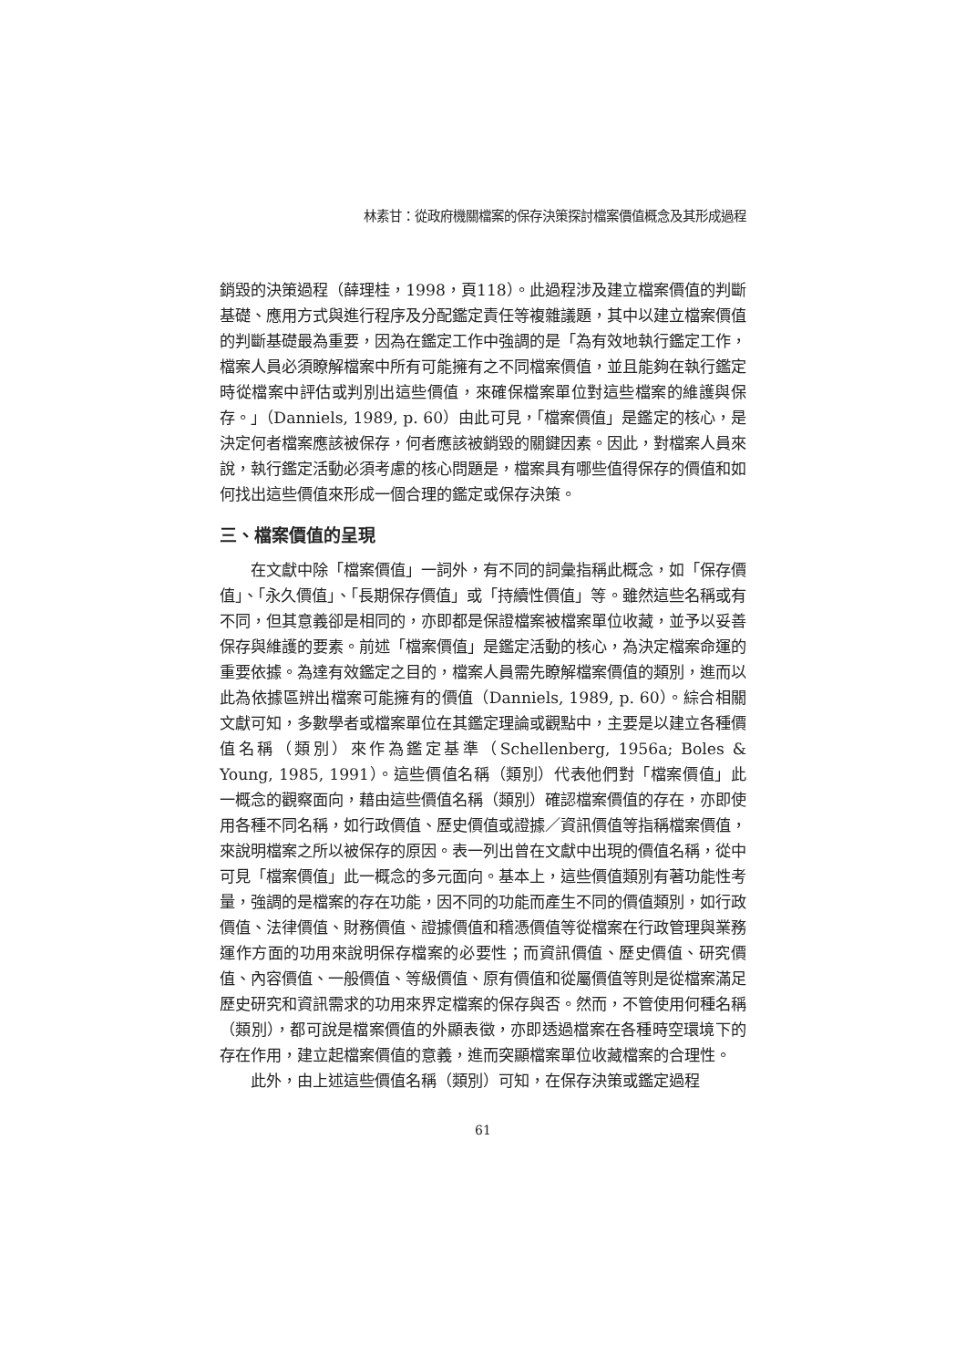林素甘：從政府機關檔案的保存決策探討檔案價值概念及其形成過程
銷毀的決策過程（薛理桂，1998，頁118）。此過程涉及建立檔案價值的判斷基礎、應用方式與進行程序及分配鑑定責任等複雜議題，其中以建立檔案價值的判斷基礎最為重要，因為在鑑定工作中強調的是「為有效地執行鑑定工作，檔案人員必須瞭解檔案中所有可能擁有之不同檔案價值，並且能夠在執行鑑定時從檔案中評估或判別出這些價值，來確保檔案單位對這些檔案的維護與保存。」（Danniels, 1989, p. 60）由此可見，「檔案價值」是鑑定的核心，是決定何者檔案應該被保存，何者應該被銷毀的關鍵因素。因此，對檔案人員來說，執行鑑定活動必須考慮的核心問題是，檔案具有哪些值得保存的價值和如何找出這些價值來形成一個合理的鑑定或保存決策。
三、檔案價值的呈現
在文獻中除「檔案價值」一詞外，有不同的詞彙指稱此概念，如「保存價值」、「永久價值」、「長期保存價值」或「持續性價值」等。雖然這些名稱或有不同，但其意義卻是相同的，亦即都是保證檔案被檔案單位收藏，並予以妥善保存與維護的要素。前述「檔案價值」是鑑定活動的核心，為決定檔案命運的重要依據。為達有效鑑定之目的，檔案人員需先瞭解檔案價值的類別，進而以此為依據區辨出檔案可能擁有的價值（Danniels, 1989, p. 60）。綜合相關文獻可知，多數學者或檔案單位在其鑑定理論或觀點中，主要是以建立各種價值名稱（類別）來作為鑑定基準（Schellenberg, 1956a; Boles & Young, 1985, 1991）。這些價值名稱（類別）代表他們對「檔案價值」此一概念的觀察面向，藉由這些價值名稱（類別）確認檔案價值的存在，亦即使用各種不同名稱，如行政價值、歷史價值或證據／資訊價值等指稱檔案價值，來說明檔案之所以被保存的原因。表一列出曾在文獻中出現的價值名稱，從中可見「檔案價值」此一概念的多元面向。基本上，這些價值類別有著功能性考量，強調的是檔案的存在功能，因不同的功能而產生不同的價值類別，如行政價值、法律價值、財務價值、證據價值和稽憑價值等從檔案在行政管理與業務運作方面的功用來說明保存檔案的必要性；而資訊價值、歷史價值、研究價值、內容價值、一般價值、等級價值、原有價值和從屬價值等則是從檔案滿足歷史研究和資訊需求的功用來界定檔案的保存與否。然而，不管使用何種名稱（類別），都可說是檔案價值的外顯表徵，亦即透過檔案在各種時空環境下的存在作用，建立起檔案價值的意義，進而突顯檔案單位收藏檔案的合理性。
此外，由上述這些價值名稱（類別）可知，在保存決策或鑑定過程
61